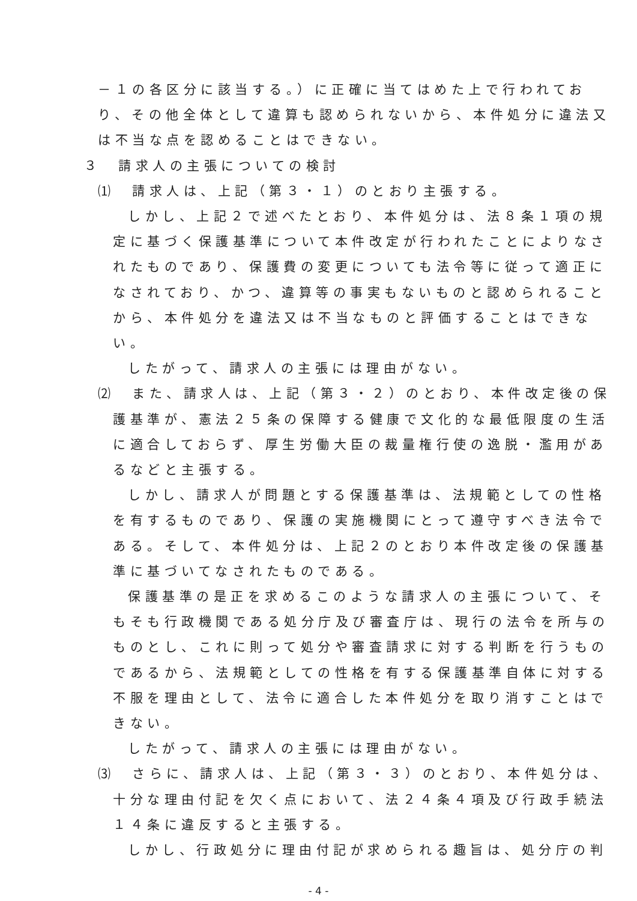－１の各区分に該当する。）に正確に当てはめた上で行われてお
り、その他全体として違算も認められないから、本件処分に違法又
は不当な点を認めることはできない。
３　請求人の主張についての検討
⑴　請求人は、上記（第３・１）のとおり主張する。
しかし、上記２で述べたとおり、本件処分は、法８条１項の規
定に基づく保護基準について本件改定が行われたことによりなさ
れたものであり、保護費の変更についても法令等に従って適正に
なされており、かつ、違算等の事実もないものと認められること
から、本件処分を違法又は不当なものと評価することはできな
い。
したがって、請求人の主張には理由がない。
⑵　また、請求人は、上記（第３・２）のとおり、本件改定後の保
護基準が、憲法２５条の保障する健康で文化的な最低限度の生活
に適合しておらず、厚生労働大臣の裁量権行使の逸脱・濫用があ
るなどと主張する。
しかし、請求人が問題とする保護基準は、法規範としての性格
を有するものであり、保護の実施機関にとって遵守すべき法令で
ある。そして、本件処分は、上記２のとおり本件改定後の保護基
準に基づいてなされたものである。
保護基準の是正を求めるこのような請求人の主張について、そ
もそも行政機関である処分庁及び審査庁は、現行の法令を所与の
ものとし、これに則って処分や審査請求に対する判断を行うもの
であるから、法規範としての性格を有する保護基準自体に対する
不服を理由として、法令に適合した本件処分を取り消すことはで
きない。
したがって、請求人の主張には理由がない。
⑶　さらに、請求人は、上記（第３・３）のとおり、本件処分は、
十分な理由付記を欠く点において、法２４条４項及び行政手続法
１４条に違反すると主張する。
しかし、行政処分に理由付記が求められる趣旨は、処分庁の判
- 4 -